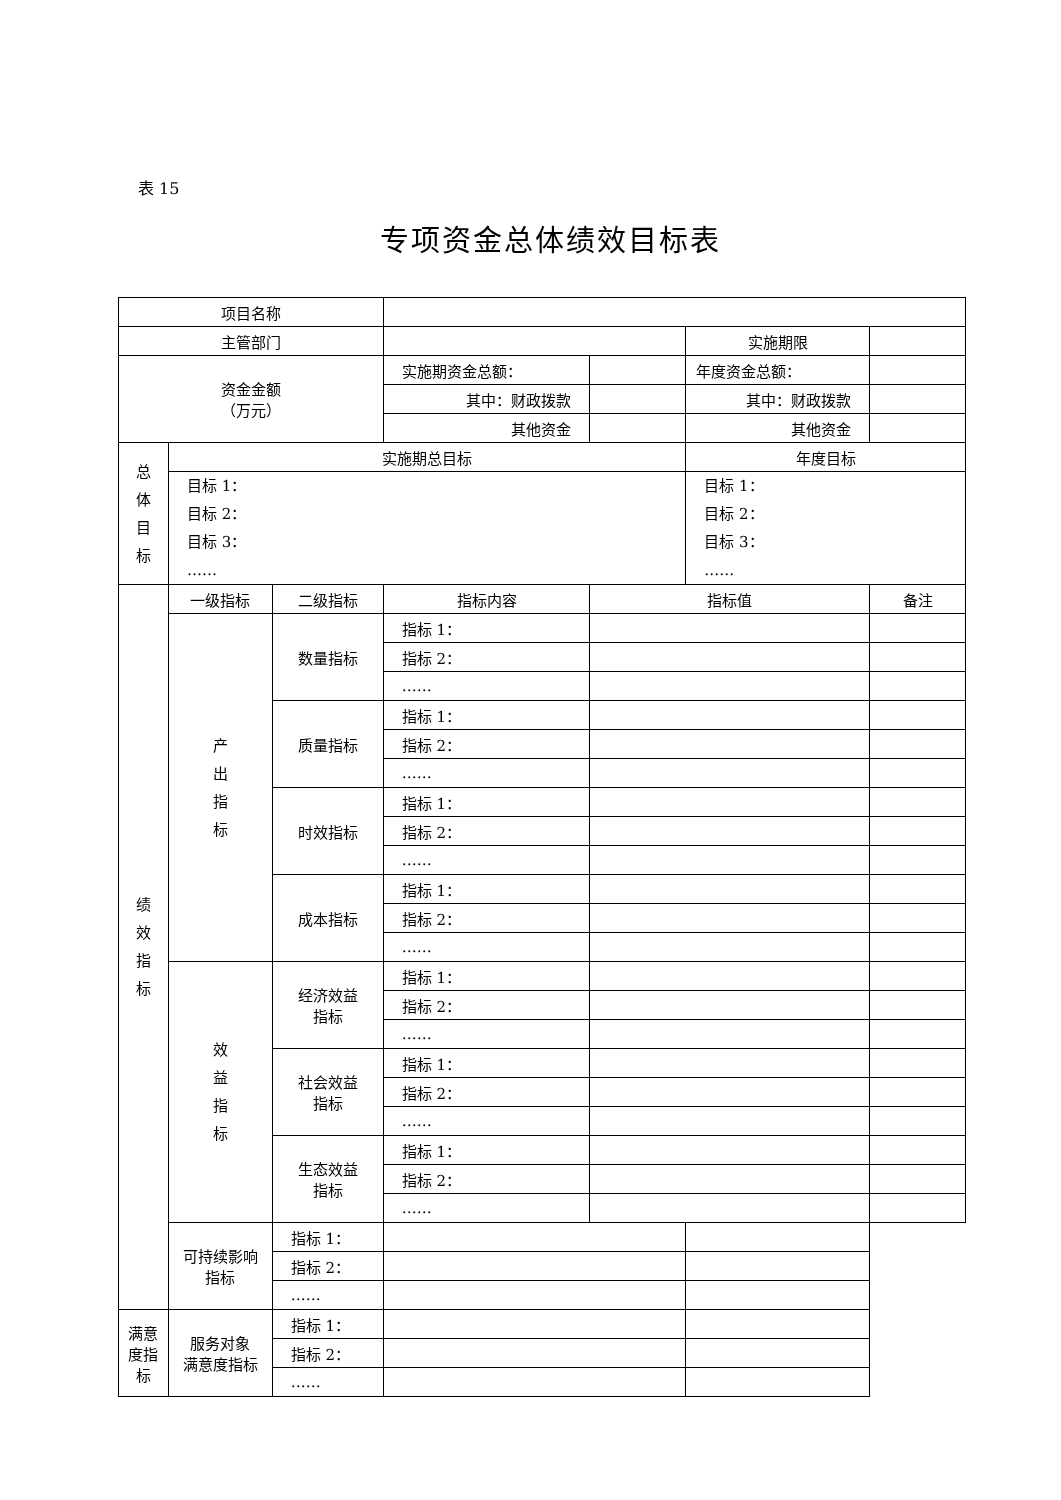表 15
专项资金总体绩效目标表
| 项目名称 | | | | | | |
| 主管部门 | | | | | 实施期限 | |
| 资金金额 （万元） | | | 实施期资金总额： | | 年度资金总额： | |
| | | | 其中：财政拨款 | | 其中：财政拨款 | |
| | | | 其他资金 | | 其他资金 | |
| 总 体 目 标 | 实施期总目标 | | | | 年度目标 | |
| | 目标 1： 目标 2： 目标 3： …… | | | | 目标 1： 目标 2： 目标 3： …… | |
| 绩 效 指 标 | 一级指标 | 二级指标 | 指标内容 | 指标值 | | 备注 |
| | 产 出 指 标 | 数量指标 | 指标 1： | | | |
| | | | 指标 2： | | | |
| | | | …… | | | |
| | | 质量指标 | 指标 1： | | | |
| | | | 指标 2： | | | |
| | | | …… | | | |
| | | 时效指标 | 指标 1： | | | |
| | | | 指标 2： | | | |
| | | | …… | | | |
| | | 成本指标 | 指标 1： | | | |
| | | | 指标 2： | | | |
| | | | …… | | | |
| | 效 益 指 标 | 经济效益 指标 | 指标 1： | | | |
| | | | 指标 2： | | | |
| | | | …… | | | |
| | | 社会效益 指标 | 指标 1： | | | |
| | | | 指标 2： | | | |
| | | | …… | | | |
| | | 生态效益 指标 | 指标 1： | | | |
| | | | 指标 2： | | | |
| | | | …… | | | |
| | 可持续影响 指标 | 指标 1： | | | | |
| | | 指标 2： | | | | |
| | | …… | | | | |
| 满意度指 标 | 服务对象 满意度指标 | 指标 1： | | | | |
| | | 指标 2： | | | | |
| | | …… | | | | |